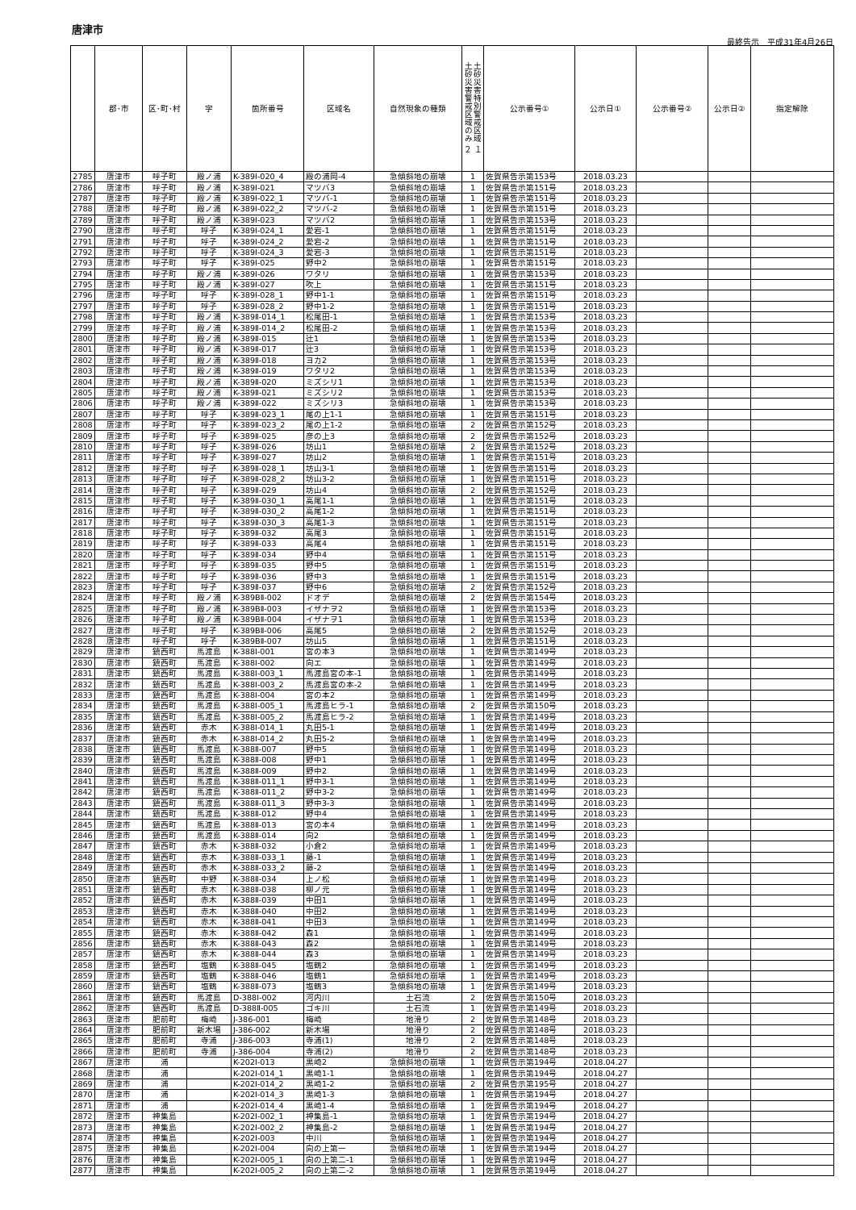唐津市
最終告示　平成31年4月26日
| | 郡･市 | 区･町･村 | 字 | 箇所番号 | 区域名 | 自然現象の種類 | 土砂災害特別警戒区域 土砂災害警戒区域のみ ２ １ | 公示番号① | 公示日① | 公示番号② | 公示日② | 指定解除 |
| --- | --- | --- | --- | --- | --- | --- | --- | --- | --- | --- | --- | --- |
| 2785 | 唐津市 | 呼子町 | 殿ノ浦 | K-389Ⅰ-020_4 | 殿の浦岡-4 | 急傾斜地の崩壊 | 1 | 佐賀県告示第153号 | 2018.03.23 | | | |
| 2786 | 唐津市 | 呼子町 | 殿ノ浦 | K-389Ⅰ-021 | マツバ3 | 急傾斜地の崩壊 | 1 | 佐賀県告示第151号 | 2018.03.23 | | | |
| 2787 | 唐津市 | 呼子町 | 殿ノ浦 | K-389Ⅰ-022_1 | マツバ-1 | 急傾斜地の崩壊 | 1 | 佐賀県告示第151号 | 2018.03.23 | | | |
| 2788 | 唐津市 | 呼子町 | 殿ノ浦 | K-389Ⅰ-022_2 | マツバ-2 | 急傾斜地の崩壊 | 1 | 佐賀県告示第151号 | 2018.03.23 | | | |
| 2789 | 唐津市 | 呼子町 | 殿ノ浦 | K-389Ⅰ-023 | マツバ2 | 急傾斜地の崩壊 | 1 | 佐賀県告示第153号 | 2018.03.23 | | | |
| 2790 | 唐津市 | 呼子町 | 呼子 | K-389Ⅰ-024_1 | 愛宕-1 | 急傾斜地の崩壊 | 1 | 佐賀県告示第151号 | 2018.03.23 | | | |
| 2791 | 唐津市 | 呼子町 | 呼子 | K-389Ⅰ-024_2 | 愛宕-2 | 急傾斜地の崩壊 | 1 | 佐賀県告示第151号 | 2018.03.23 | | | |
| 2792 | 唐津市 | 呼子町 | 呼子 | K-389Ⅰ-024_3 | 愛宕-3 | 急傾斜地の崩壊 | 1 | 佐賀県告示第151号 | 2018.03.23 | | | |
| 2793 | 唐津市 | 呼子町 | 呼子 | K-389Ⅰ-025 | 野中2 | 急傾斜地の崩壊 | 1 | 佐賀県告示第151号 | 2018.03.23 | | | |
| 2794 | 唐津市 | 呼子町 | 殿ノ浦 | K-389Ⅰ-026 | ワタリ | 急傾斜地の崩壊 | 1 | 佐賀県告示第153号 | 2018.03.23 | | | |
| 2795 | 唐津市 | 呼子町 | 殿ノ浦 | K-389Ⅰ-027 | 吹上 | 急傾斜地の崩壊 | 1 | 佐賀県告示第151号 | 2018.03.23 | | | |
| 2796 | 唐津市 | 呼子町 | 呼子 | K-389Ⅰ-028_1 | 野中1-1 | 急傾斜地の崩壊 | 1 | 佐賀県告示第151号 | 2018.03.23 | | | |
| 2797 | 唐津市 | 呼子町 | 呼子 | K-389Ⅰ-028_2 | 野中1-2 | 急傾斜地の崩壊 | 1 | 佐賀県告示第151号 | 2018.03.23 | | | |
| 2798 | 唐津市 | 呼子町 | 殿ノ浦 | K-389Ⅱ-014_1 | 松尾田-1 | 急傾斜地の崩壊 | 1 | 佐賀県告示第153号 | 2018.03.23 | | | |
| 2799 | 唐津市 | 呼子町 | 殿ノ浦 | K-389Ⅱ-014_2 | 松尾田-2 | 急傾斜地の崩壊 | 1 | 佐賀県告示第153号 | 2018.03.23 | | | |
| 2800 | 唐津市 | 呼子町 | 殿ノ浦 | K-389Ⅱ-015 | 辻1 | 急傾斜地の崩壊 | 1 | 佐賀県告示第153号 | 2018.03.23 | | | |
| 2801 | 唐津市 | 呼子町 | 殿ノ浦 | K-389Ⅱ-017 | 辻3 | 急傾斜地の崩壊 | 1 | 佐賀県告示第153号 | 2018.03.23 | | | |
| 2802 | 唐津市 | 呼子町 | 殿ノ浦 | K-389Ⅱ-018 | ヨカ2 | 急傾斜地の崩壊 | 1 | 佐賀県告示第153号 | 2018.03.23 | | | |
| 2803 | 唐津市 | 呼子町 | 殿ノ浦 | K-389Ⅱ-019 | ワタリ2 | 急傾斜地の崩壊 | 1 | 佐賀県告示第153号 | 2018.03.23 | | | |
| 2804 | 唐津市 | 呼子町 | 殿ノ浦 | K-389Ⅱ-020 | ミズシリ1 | 急傾斜地の崩壊 | 1 | 佐賀県告示第153号 | 2018.03.23 | | | |
| 2805 | 唐津市 | 呼子町 | 殿ノ浦 | K-389Ⅱ-021 | ミズシリ2 | 急傾斜地の崩壊 | 1 | 佐賀県告示第153号 | 2018.03.23 | | | |
| 2806 | 唐津市 | 呼子町 | 殿ノ浦 | K-389Ⅱ-022 | ミズシリ3 | 急傾斜地の崩壊 | 1 | 佐賀県告示第153号 | 2018.03.23 | | | |
| 2807 | 唐津市 | 呼子町 | 呼子 | K-389Ⅱ-023_1 | 尾の上1-1 | 急傾斜地の崩壊 | 1 | 佐賀県告示第151号 | 2018.03.23 | | | |
| 2808 | 唐津市 | 呼子町 | 呼子 | K-389Ⅱ-023_2 | 尾の上1-2 | 急傾斜地の崩壊 | 2 | 佐賀県告示第152号 | 2018.03.23 | | | |
| 2809 | 唐津市 | 呼子町 | 呼子 | K-389Ⅱ-025 | 彦の上3 | 急傾斜地の崩壊 | 2 | 佐賀県告示第152号 | 2018.03.23 | | | |
| 2810 | 唐津市 | 呼子町 | 呼子 | K-389Ⅱ-026 | 坊山1 | 急傾斜地の崩壊 | 2 | 佐賀県告示第152号 | 2018.03.23 | | | |
| 2811 | 唐津市 | 呼子町 | 呼子 | K-389Ⅱ-027 | 坊山2 | 急傾斜地の崩壊 | 1 | 佐賀県告示第151号 | 2018.03.23 | | | |
| 2812 | 唐津市 | 呼子町 | 呼子 | K-389Ⅱ-028_1 | 坊山3-1 | 急傾斜地の崩壊 | 1 | 佐賀県告示第151号 | 2018.03.23 | | | |
| 2813 | 唐津市 | 呼子町 | 呼子 | K-389Ⅱ-028_2 | 坊山3-2 | 急傾斜地の崩壊 | 1 | 佐賀県告示第151号 | 2018.03.23 | | | |
| 2814 | 唐津市 | 呼子町 | 呼子 | K-389Ⅱ-029 | 坊山4 | 急傾斜地の崩壊 | 2 | 佐賀県告示第152号 | 2018.03.23 | | | |
| 2815 | 唐津市 | 呼子町 | 呼子 | K-389Ⅱ-030_1 | 高尾1-1 | 急傾斜地の崩壊 | 1 | 佐賀県告示第151号 | 2018.03.23 | | | |
| 2816 | 唐津市 | 呼子町 | 呼子 | K-389Ⅱ-030_2 | 高尾1-2 | 急傾斜地の崩壊 | 1 | 佐賀県告示第151号 | 2018.03.23 | | | |
| 2817 | 唐津市 | 呼子町 | 呼子 | K-389Ⅱ-030_3 | 高尾1-3 | 急傾斜地の崩壊 | 1 | 佐賀県告示第151号 | 2018.03.23 | | | |
| 2818 | 唐津市 | 呼子町 | 呼子 | K-389Ⅱ-032 | 高尾3 | 急傾斜地の崩壊 | 1 | 佐賀県告示第151号 | 2018.03.23 | | | |
| 2819 | 唐津市 | 呼子町 | 呼子 | K-389Ⅱ-033 | 高尾4 | 急傾斜地の崩壊 | 1 | 佐賀県告示第151号 | 2018.03.23 | | | |
| 2820 | 唐津市 | 呼子町 | 呼子 | K-389Ⅱ-034 | 野中4 | 急傾斜地の崩壊 | 1 | 佐賀県告示第151号 | 2018.03.23 | | | |
| 2821 | 唐津市 | 呼子町 | 呼子 | K-389Ⅱ-035 | 野中5 | 急傾斜地の崩壊 | 1 | 佐賀県告示第151号 | 2018.03.23 | | | |
| 2822 | 唐津市 | 呼子町 | 呼子 | K-389Ⅱ-036 | 野中3 | 急傾斜地の崩壊 | 1 | 佐賀県告示第151号 | 2018.03.23 | | | |
| 2823 | 唐津市 | 呼子町 | 呼子 | K-389Ⅱ-037 | 野中6 | 急傾斜地の崩壊 | 2 | 佐賀県告示第152号 | 2018.03.23 | | | |
| 2824 | 唐津市 | 呼子町 | 殿ノ浦 | K-389BⅡ-002 | ドオデ | 急傾斜地の崩壊 | 2 | 佐賀県告示第154号 | 2018.03.23 | | | |
| 2825 | 唐津市 | 呼子町 | 殿ノ浦 | K-389BⅡ-003 | イザナヲ2 | 急傾斜地の崩壊 | 1 | 佐賀県告示第153号 | 2018.03.23 | | | |
| 2826 | 唐津市 | 呼子町 | 殿ノ浦 | K-389BⅡ-004 | イザナヲ1 | 急傾斜地の崩壊 | 1 | 佐賀県告示第153号 | 2018.03.23 | | | |
| 2827 | 唐津市 | 呼子町 | 呼子 | K-389BⅡ-006 | 高尾5 | 急傾斜地の崩壊 | 2 | 佐賀県告示第152号 | 2018.03.23 | | | |
| 2828 | 唐津市 | 呼子町 | 呼子 | K-389BⅡ-007 | 坊山5 | 急傾斜地の崩壊 | 1 | 佐賀県告示第151号 | 2018.03.23 | | | |
| 2829 | 唐津市 | 鎮西町 | 馬渡島 | K-388Ⅰ-001 | 宮の本3 | 急傾斜地の崩壊 | 1 | 佐賀県告示第149号 | 2018.03.23 | | | |
| 2830 | 唐津市 | 鎮西町 | 馬渡島 | K-388Ⅰ-002 | 向エ | 急傾斜地の崩壊 | 1 | 佐賀県告示第149号 | 2018.03.23 | | | |
| 2831 | 唐津市 | 鎮西町 | 馬渡島 | K-388Ⅰ-003_1 | 馬渡島宮の本-1 | 急傾斜地の崩壊 | 1 | 佐賀県告示第149号 | 2018.03.23 | | | |
| 2832 | 唐津市 | 鎮西町 | 馬渡島 | K-388Ⅰ-003_2 | 馬渡島宮の本-2 | 急傾斜地の崩壊 | 1 | 佐賀県告示第149号 | 2018.03.23 | | | |
| 2833 | 唐津市 | 鎮西町 | 馬渡島 | K-388Ⅰ-004 | 宮の本2 | 急傾斜地の崩壊 | 1 | 佐賀県告示第149号 | 2018.03.23 | | | |
| 2834 | 唐津市 | 鎮西町 | 馬渡島 | K-388Ⅰ-005_1 | 馬渡島ヒラ-1 | 急傾斜地の崩壊 | 2 | 佐賀県告示第150号 | 2018.03.23 | | | |
| 2835 | 唐津市 | 鎮西町 | 馬渡島 | K-388Ⅰ-005_2 | 馬渡島ヒラ-2 | 急傾斜地の崩壊 | 1 | 佐賀県告示第149号 | 2018.03.23 | | | |
| 2836 | 唐津市 | 鎮西町 | 赤木 | K-388Ⅰ-014_1 | 丸田5-1 | 急傾斜地の崩壊 | 1 | 佐賀県告示第149号 | 2018.03.23 | | | |
| 2837 | 唐津市 | 鎮西町 | 赤木 | K-388Ⅰ-014_2 | 丸田5-2 | 急傾斜地の崩壊 | 1 | 佐賀県告示第149号 | 2018.03.23 | | | |
| 2838 | 唐津市 | 鎮西町 | 馬渡島 | K-388Ⅱ-007 | 野中5 | 急傾斜地の崩壊 | 1 | 佐賀県告示第149号 | 2018.03.23 | | | |
| 2839 | 唐津市 | 鎮西町 | 馬渡島 | K-388Ⅱ-008 | 野中1 | 急傾斜地の崩壊 | 1 | 佐賀県告示第149号 | 2018.03.23 | | | |
| 2840 | 唐津市 | 鎮西町 | 馬渡島 | K-388Ⅱ-009 | 野中2 | 急傾斜地の崩壊 | 1 | 佐賀県告示第149号 | 2018.03.23 | | | |
| 2841 | 唐津市 | 鎮西町 | 馬渡島 | K-388Ⅱ-011_1 | 野中3-1 | 急傾斜地の崩壊 | 1 | 佐賀県告示第149号 | 2018.03.23 | | | |
| 2842 | 唐津市 | 鎮西町 | 馬渡島 | K-388Ⅱ-011_2 | 野中3-2 | 急傾斜地の崩壊 | 1 | 佐賀県告示第149号 | 2018.03.23 | | | |
| 2843 | 唐津市 | 鎮西町 | 馬渡島 | K-388Ⅱ-011_3 | 野中3-3 | 急傾斜地の崩壊 | 1 | 佐賀県告示第149号 | 2018.03.23 | | | |
| 2844 | 唐津市 | 鎮西町 | 馬渡島 | K-388Ⅱ-012 | 野中4 | 急傾斜地の崩壊 | 1 | 佐賀県告示第149号 | 2018.03.23 | | | |
| 2845 | 唐津市 | 鎮西町 | 馬渡島 | K-388Ⅱ-013 | 宮の本4 | 急傾斜地の崩壊 | 1 | 佐賀県告示第149号 | 2018.03.23 | | | |
| 2846 | 唐津市 | 鎮西町 | 馬渡島 | K-388Ⅱ-014 | 向2 | 急傾斜地の崩壊 | 1 | 佐賀県告示第149号 | 2018.03.23 | | | |
| 2847 | 唐津市 | 鎮西町 | 赤木 | K-388Ⅱ-032 | 小倉2 | 急傾斜地の崩壊 | 1 | 佐賀県告示第149号 | 2018.03.23 | | | |
| 2848 | 唐津市 | 鎮西町 | 赤木 | K-388Ⅱ-033_1 | 藤-1 | 急傾斜地の崩壊 | 1 | 佐賀県告示第149号 | 2018.03.23 | | | |
| 2849 | 唐津市 | 鎮西町 | 赤木 | K-388Ⅱ-033_2 | 藤-2 | 急傾斜地の崩壊 | 1 | 佐賀県告示第149号 | 2018.03.23 | | | |
| 2850 | 唐津市 | 鎮西町 | 中野 | K-388Ⅱ-034 | 上ノ松 | 急傾斜地の崩壊 | 1 | 佐賀県告示第149号 | 2018.03.23 | | | |
| 2851 | 唐津市 | 鎮西町 | 赤木 | K-388Ⅱ-038 | 柳ノ元 | 急傾斜地の崩壊 | 1 | 佐賀県告示第149号 | 2018.03.23 | | | |
| 2852 | 唐津市 | 鎮西町 | 赤木 | K-388Ⅱ-039 | 中田1 | 急傾斜地の崩壊 | 1 | 佐賀県告示第149号 | 2018.03.23 | | | |
| 2853 | 唐津市 | 鎮西町 | 赤木 | K-388Ⅱ-040 | 中田2 | 急傾斜地の崩壊 | 1 | 佐賀県告示第149号 | 2018.03.23 | | | |
| 2854 | 唐津市 | 鎮西町 | 赤木 | K-388Ⅱ-041 | 中田3 | 急傾斜地の崩壊 | 1 | 佐賀県告示第149号 | 2018.03.23 | | | |
| 2855 | 唐津市 | 鎮西町 | 赤木 | K-388Ⅱ-042 | 森1 | 急傾斜地の崩壊 | 1 | 佐賀県告示第149号 | 2018.03.23 | | | |
| 2856 | 唐津市 | 鎮西町 | 赤木 | K-388Ⅱ-043 | 森2 | 急傾斜地の崩壊 | 1 | 佐賀県告示第149号 | 2018.03.23 | | | |
| 2857 | 唐津市 | 鎮西町 | 赤木 | K-388Ⅱ-044 | 森3 | 急傾斜地の崩壊 | 1 | 佐賀県告示第149号 | 2018.03.23 | | | |
| 2858 | 唐津市 | 鎮西町 | 塩鶴 | K-388Ⅱ-045 | 塩鶴2 | 急傾斜地の崩壊 | 1 | 佐賀県告示第149号 | 2018.03.23 | | | |
| 2859 | 唐津市 | 鎮西町 | 塩鶴 | K-388Ⅱ-046 | 塩鶴1 | 急傾斜地の崩壊 | 1 | 佐賀県告示第149号 | 2018.03.23 | | | |
| 2860 | 唐津市 | 鎮西町 | 塩鶴 | K-388Ⅱ-073 | 塩鶴3 | 急傾斜地の崩壊 | 1 | 佐賀県告示第149号 | 2018.03.23 | | | |
| 2861 | 唐津市 | 鎮西町 | 馬渡島 | D-388Ⅰ-002 | 河内川 | 土石流 | 2 | 佐賀県告示第150号 | 2018.03.23 | | | |
| 2862 | 唐津市 | 鎮西町 | 馬渡島 | D-388Ⅱ-005 | ゴキ川 | 土石流 | 1 | 佐賀県告示第149号 | 2018.03.23 | | | |
| 2863 | 唐津市 | 肥前町 | 梅崎 | J-386-001 | 梅崎 | 地滑り | 2 | 佐賀県告示第148号 | 2018.03.23 | | | |
| 2864 | 唐津市 | 肥前町 | 新木場 | J-386-002 | 新木場 | 地滑り | 2 | 佐賀県告示第148号 | 2018.03.23 | | | |
| 2865 | 唐津市 | 肥前町 | 寺浦 | J-386-003 | 寺浦(1) | 地滑り | 2 | 佐賀県告示第148号 | 2018.03.23 | | | |
| 2866 | 唐津市 | 肥前町 | 寺浦 | J-386-004 | 寺浦(2) | 地滑り | 2 | 佐賀県告示第148号 | 2018.03.23 | | | |
| 2867 | 唐津市 | 浦 | | K-202Ⅰ-013 | 黒崎2 | 急傾斜地の崩壊 | 1 | 佐賀県告示第194号 | 2018.04.27 | | | |
| 2868 | 唐津市 | 浦 | | K-202Ⅰ-014_1 | 黒崎1-1 | 急傾斜地の崩壊 | 1 | 佐賀県告示第194号 | 2018.04.27 | | | |
| 2869 | 唐津市 | 浦 | | K-202Ⅰ-014_2 | 黒崎1-2 | 急傾斜地の崩壊 | 2 | 佐賀県告示第195号 | 2018.04.27 | | | |
| 2870 | 唐津市 | 浦 | | K-202Ⅰ-014_3 | 黒崎1-3 | 急傾斜地の崩壊 | 1 | 佐賀県告示第194号 | 2018.04.27 | | | |
| 2871 | 唐津市 | 浦 | | K-202Ⅰ-014_4 | 黒崎1-4 | 急傾斜地の崩壊 | 1 | 佐賀県告示第194号 | 2018.04.27 | | | |
| 2872 | 唐津市 | 神集島 | | K-202Ⅰ-002_1 | 神集島-1 | 急傾斜地の崩壊 | 1 | 佐賀県告示第194号 | 2018.04.27 | | | |
| 2873 | 唐津市 | 神集島 | | K-202Ⅰ-002_2 | 神集島-2 | 急傾斜地の崩壊 | 1 | 佐賀県告示第194号 | 2018.04.27 | | | |
| 2874 | 唐津市 | 神集島 | | K-202Ⅰ-003 | 中川 | 急傾斜地の崩壊 | 1 | 佐賀県告示第194号 | 2018.04.27 | | | |
| 2875 | 唐津市 | 神集島 | | K-202Ⅰ-004 | 向の上第一 | 急傾斜地の崩壊 | 1 | 佐賀県告示第194号 | 2018.04.27 | | | |
| 2876 | 唐津市 | 神集島 | | K-202Ⅰ-005_1 | 向の上第二-1 | 急傾斜地の崩壊 | 1 | 佐賀県告示第194号 | 2018.04.27 | | | |
| 2877 | 唐津市 | 神集島 | | K-202Ⅰ-005_2 | 向の上第二-2 | 急傾斜地の崩壊 | 1 | 佐賀県告示第194号 | 2018.04.27 | | | |